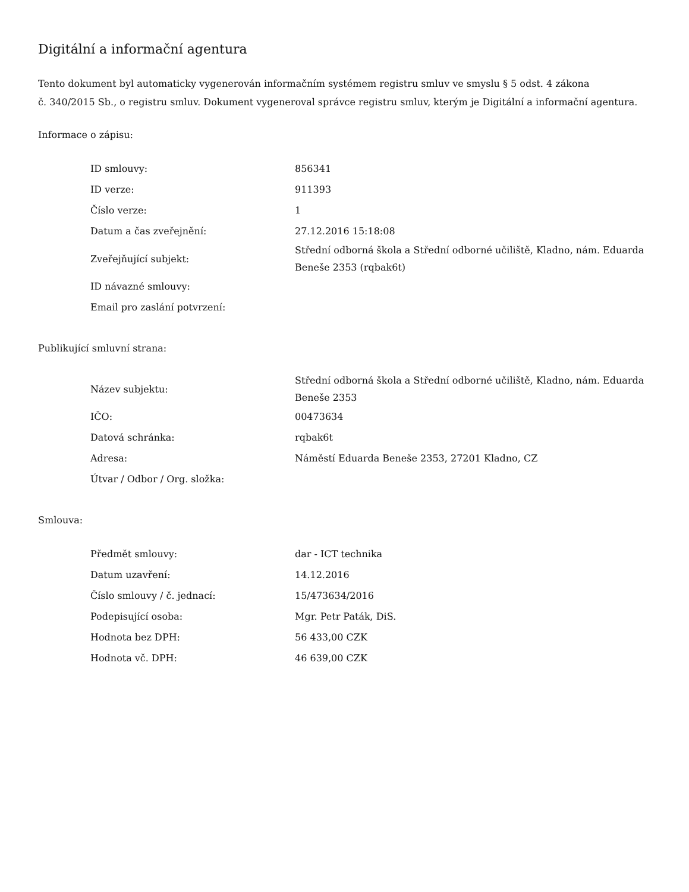Digitální a informační agentura
Tento dokument byl automaticky vygenerován informačním systémem registru smluv ve smyslu § 5 odst. 4 zákona
č. 340/2015 Sb., o registru smluv. Dokument vygeneroval správce registru smluv, kterým je Digitální a informační agentura.
Informace o zápisu:
| ID smlouvy: | 856341 |
| ID verze: | 911393 |
| Číslo verze: | 1 |
| Datum a čas zveřejnění: | 27.12.2016 15:18:08 |
| Zveřejňující subjekt: | Střední odborná škola a Střední odborné učiliště, Kladno, nám. Eduarda Beneše 2353 (rqbak6t) |
| ID návazné smlouvy: | |
| Email pro zaslání potvrzení: | |
Publikující smluvní strana:
| Název subjektu: | Střední odborná škola a Střední odborné učiliště, Kladno, nám. Eduarda Beneše 2353 |
| IČO: | 00473634 |
| Datová schránka: | rqbak6t |
| Adresa: | Náměstí Eduarda Beneše 2353, 27201 Kladno, CZ |
| Útvar / Odbor / Org. složka: | |
Smlouva:
| Předmět smlouvy: | dar - ICT technika |
| Datum uzavření: | 14.12.2016 |
| Číslo smlouvy / č. jednací: | 15/473634/2016 |
| Podepisující osoba: | Mgr. Petr Paták, DiS. |
| Hodnota bez DPH: | 56 433,00 CZK |
| Hodnota vč. DPH: | 46 639,00 CZK |